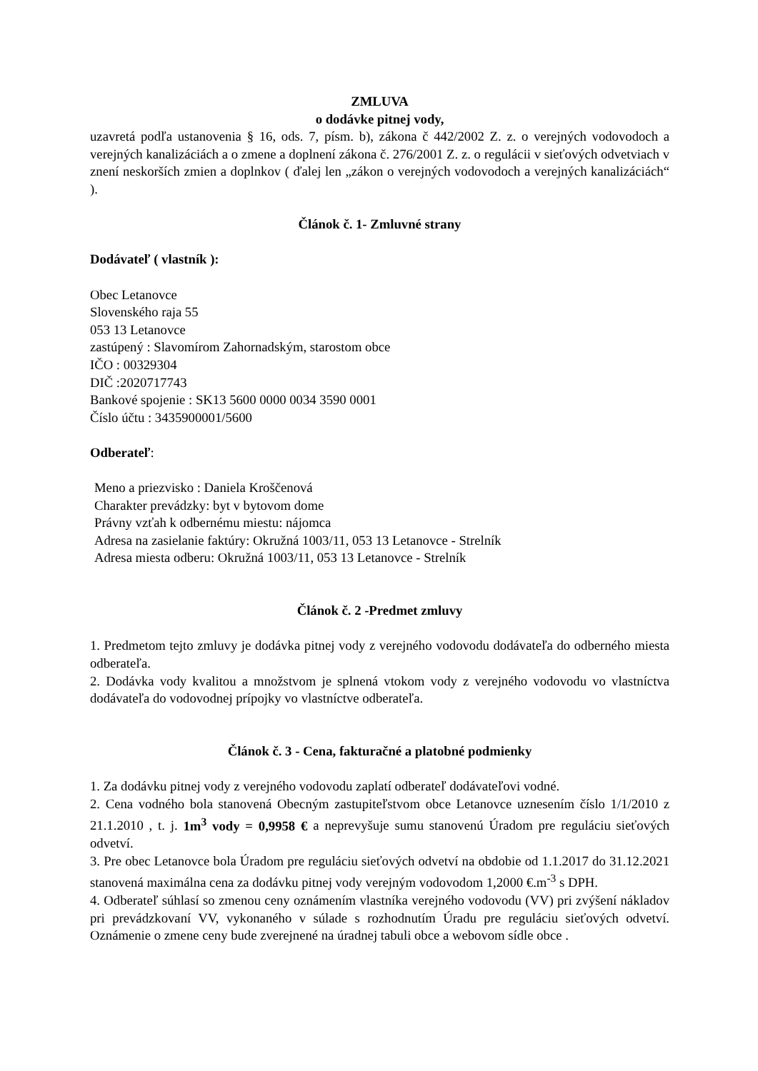ZMLUVA
o dodávke pitnej vody,
uzavretá podľa ustanovenia § 16, ods. 7, písm. b), zákona č 442/2002 Z. z. o verejných vodovodoch a verejných kanalizáciách a o zmene a doplnení zákona č. 276/2001 Z. z. o regulácii v sieťových odvetviach v znení neskorších zmien a doplnkov ( ďalej len „zákon o verejných vodovodoch a verejných kanalizáciách“ ).
Článok č. 1- Zmluvné strany
Dodávateľ ( vlastník ):
Obec Letanovce
Slovenského raja 55
053 13 Letanovce
zastúpený : Slavomírom Zahornadským, starostom obce
IČO : 00329304
DIČ :2020717743
Bankové spojenie : SK13 5600 0000 0034 3590 0001
Číslo účtu : 3435900001/5600
Odberateľ:
Meno a priezvisko : Daniela Kroščenová
Charakter prevádzky: byt v bytovom dome
Právny vzťah k odbernému miestu: nájomca
Adresa na zasielanie faktúry: Okružná 1003/11, 053 13 Letanovce - Strelník
Adresa miesta odberu: Okružná 1003/11, 053 13 Letanovce - Strelník
Článok č. 2 -Predmet zmluvy
1. Predmetom tejto zmluvy je dodávka pitnej vody z verejného vodovodu dodávateľa do odberného miesta odberateľa.
2. Dodávka vody kvalitou a množstvom je splnená vtokom vody z verejného vodovodu vo vlastníctva dodávateľa do vodovodnej prípojky vo vlastníctve odberateľa.
Článok č. 3 - Cena, fakturačné a platobné podmienky
1. Za dodávku pitnej vody z verejného vodovodu zaplatí odberateľ dodávateľovi vodné.
2. Cena vodného bola stanovená Obecným zastupiteľstvom obce Letanovce uznesením číslo 1/1/2010 z 21.1.2010 , t. j. 1m<sup>3</sup> vody = 0,9958 € a neprevyšuje sumu stanovenú Úradom pre reguláciu sieťových odvetví.
3. Pre obec Letanovce bola Úradom pre reguláciu sieťových odvetví na obdobie od 1.1.2017 do 31.12.2021 stanovená maximálna cena za dodávku pitnej vody verejným vodovodom 1,2000 €.m<sup>-3</sup> s DPH.
4. Odberateľ súhlasí so zmenou ceny oznámením vlastníka verejného vodovodu (VV) pri zvýšení nákladov pri prevádzkovaní VV, vykonaného v súlade s rozhodnutím Úradu pre reguláciu sieťových odvetví. Oznámenie o zmene ceny bude zverejnené na úradnej tabuli obce a webovom sídle obce .